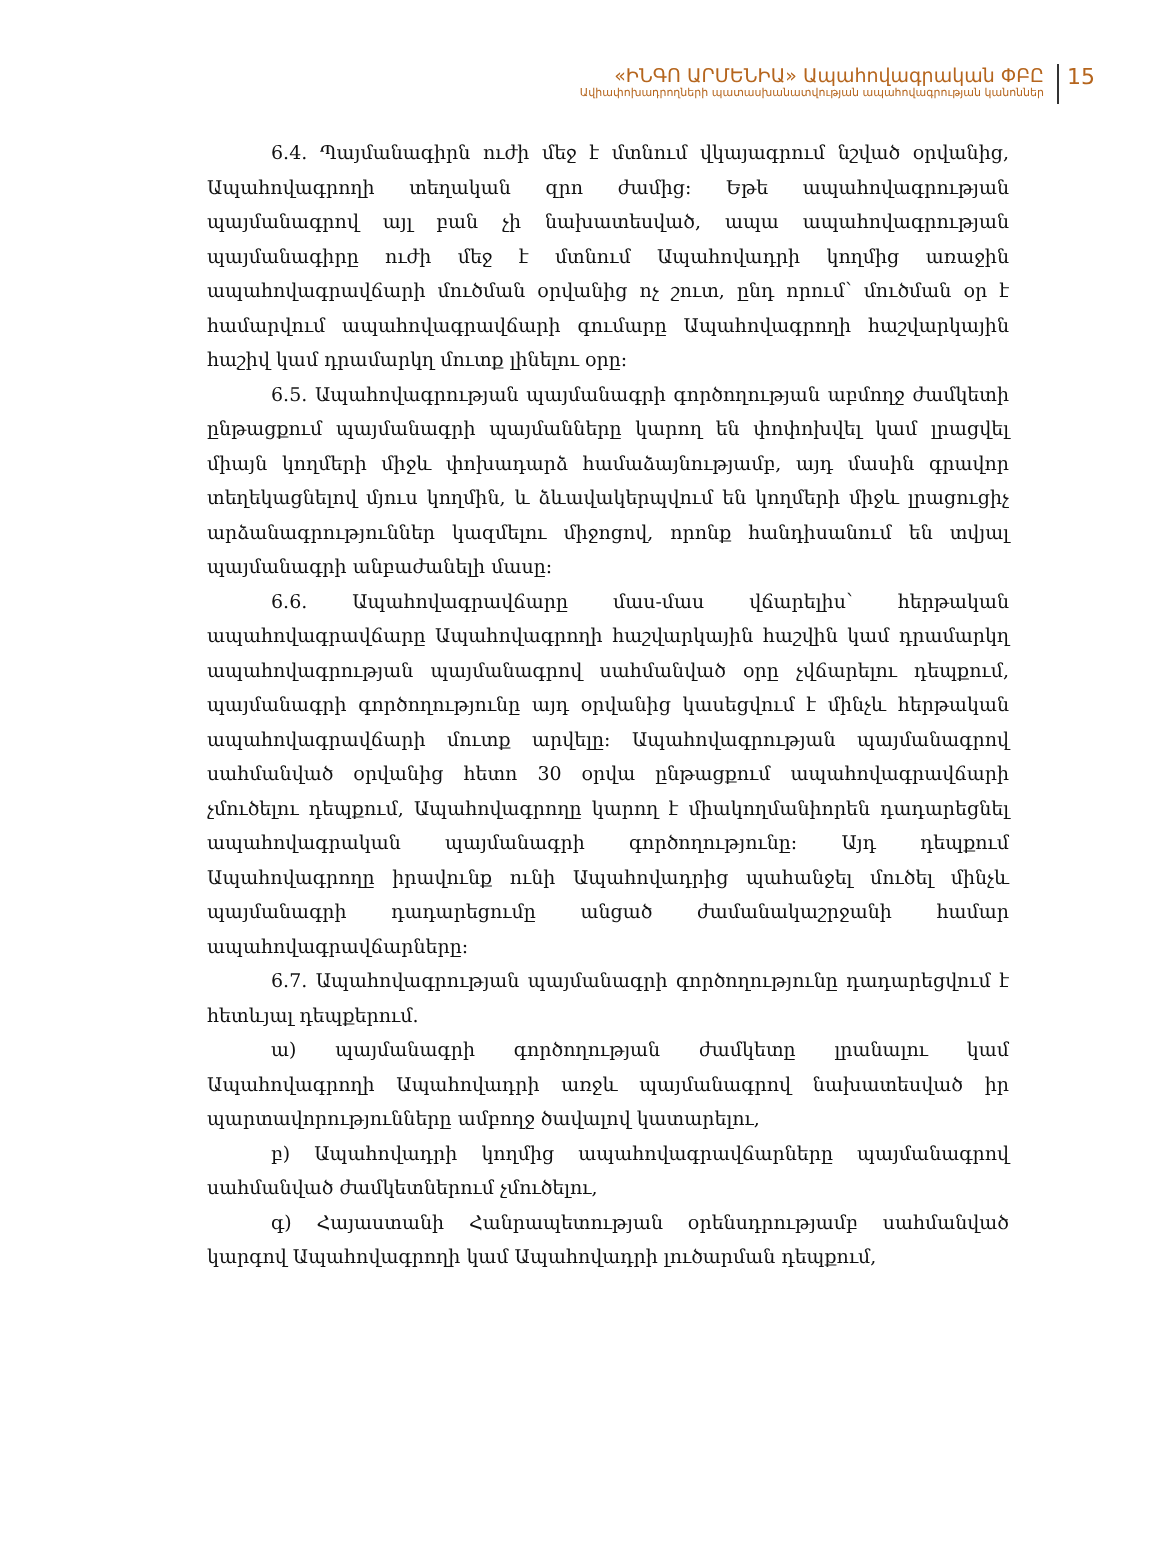«ԻՆԳՈ ԱՐՄԵՆԻԱ» Ապահովագրական ՓԲԸ
Ավիափոխադրողների պատասխանատվության ապահովագրության կանոններ
15
6.4. Պայմանագիրն ուժի մեջ է մտնում վկայագրում նշված օրվանից, Ապահովագրողի տեղական զրո ժամից: Եթե ապահովագրության պայմանագրով այլ բան չի նախատեսված, ապա ապահովագրության պայմանագիրը ուժի մեջ է մտնում Ապահովադրի կողմից առաջին ապահովագրավճարի մուծման օրվանից ոչ շուտ, ընդ որում՝ մուծման օր է համարվում ապահովագրավճարի գումարը Ապահովագրողի հաշվարկային հաշիվ կամ դրամարկղ մուտք լինելու օրը:
6.5. Ապահովագրության պայմանագրի գործողության աբմողջ ժամկետի ընթացքում պայմանագրի պայմանները կարող են փոփոխվել կամ լրացվել միայն կողմերի միջև փոխադարձ համաձայնությամբ, այդ մասին գրավոր տեղեկացնելով մյուս կողմին, և ձևավակերպվում են կողմերի միջև լրացուցիչ արձանագրություններ կազմելու միջոցով, որոնք հանդիսանում են տվյալ պայմանագրի անբաժանելի մասը:
6.6. Ապահովագրավճարը մաս-մաս վճարելիս՝ հերթական ապահովագրավճարը Ապահովագրողի հաշվարկային հաշվին կամ դրամարկղ ապահովագրության պայմանագրով սահմանված օրը չվճարելու դեպքում, պայմանագրի գործողությունը այդ օրվանից կասեցվում է մինչև հերթական ապահովագրավճարի մուտք արվելը: Ապահովագրության պայմանագրով սահմանված օրվանից հետո 30 օրվա ընթացքում ապահովագրավճարի չմուծելու դեպքում, Ապահովագրողը կարող է միակողմանիորեն դադարեցնել ապահովագրական պայմանագրի գործողությունը: Այդ դեպքում Ապահովագրողը իրավունք ունի Ապահովադրից պահանջել մուծել մինչև պայմանագրի դադարեցումը անցած ժամանակաշրջանի համար ապահովագրավճարները:
6.7. Ապահովագրության պայմանագրի գործողությունը դադարեցվում է հետևյալ դեպքերում.
ա) պայմանագրի գործողության ժամկետը լրանալու կամ Ապահովագրողի Ապահովադրի առջև պայմանագրով նախատեսված իր պարտավորությունները ամբողջ ծավալով կատարելու,
բ) Ապահովադրի կողմից ապահովագրավճարները պայմանագրով սահմանված ժամկետներում չմուծելու,
գ) Հայաստանի Հանրապետության օրենսդրությամբ սահմանված կարգով Ապահովագրողի կամ Ապահովադրի լուծարման դեպքում,